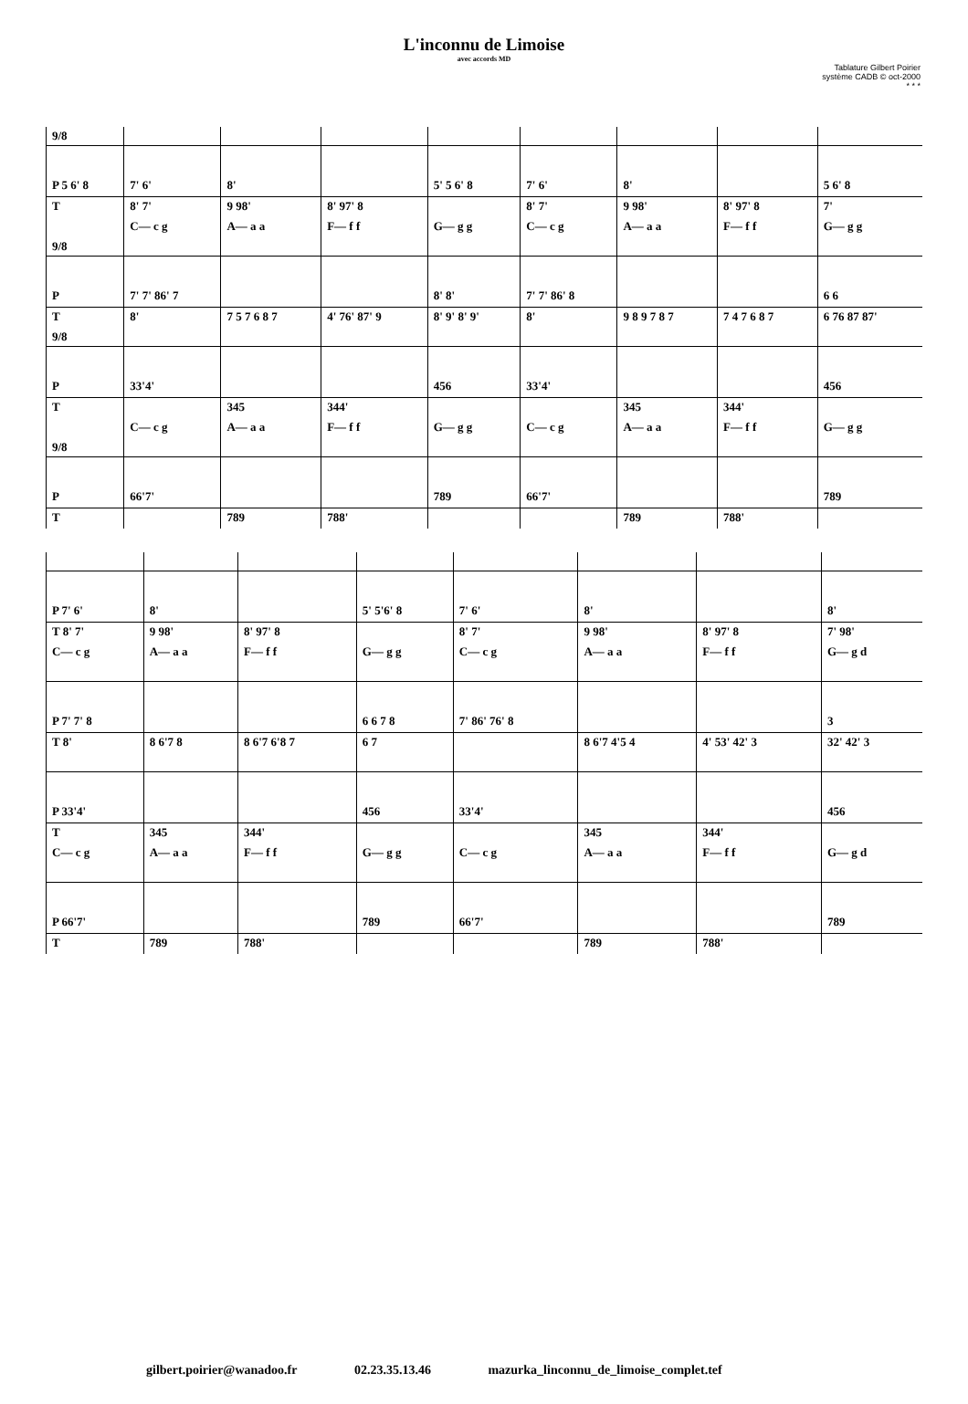L'inconnu de Limoise
avec accords MD
Tablature Gilbert Poirier
système CADB © oct-2000
* * *
| 9/8 | | | | | | | | |
| P 5 6' 8 | 7' 6' | 8' | | 5' 5 6' 8 | 7' 6' | 8' | | 5 6' 8 |
| T | 8' 7' | 9 98' | 8' 97' 8 | | 8' 7' | 9 98' | 8' 97' 8 | 7' |
| | C— c g | A— a a | F— f f | G— g g | C— c g | A— a a | F— f f | G— g g |
| 9/8 | | | | | | | | |
| P | 7' 7' 86' 7 | | | 8' 8' | 7' 7' 86' 8 | | | 6 6 |
| T | 8' | 7 5 7 6 8 7 | 4' 76' 87' 9 | 8' 9' 8' 9' | 8' | 9 8 9 7 8 7 | 7 4 7 6 8 7 | 6 76 87 87' |
| 9/8 | | | | | | | | |
| P | 33'4' | | | 456 | 33'4' | | | 456 |
| T | | 345 | 344' | | | 345 | 344' | |
| | C— c g | A— a a | F— f f | G— g g | C— c g | A— a a | F— f f | G— g g |
| 9/8 | | | | | | | | |
| P | 66'7' | | | 789 | 66'7' | | | 789 |
| T | | 789 | 788' | | | 789 | 788' | |
| P 7' 6' | 8' | | 5' 5'6' 8 | 7' 6' | 8' | | 8' |
| T 8' 7' | 9 98' | 8' 97' 8 | | 8' 7' | 9 98' | 8' 97' 8 | 7' 98' |
| C— c g | A— a a | F— f f | G— g g | C— c g | A— a a | F— f f | G— g d |
| P 7' 7' 8 | | | 6 6 7 8 | 7' 86' 76' 8 | | | 3 |
| T 8' | 8 6'7 8 | 8 6'7 6'8 7 | 6 7 | | 8 6'7 4'5 4 | 4' 53' 42' 3 | 32' 42' 3 |
| P 33'4' | | | 456 | 33'4' | | | 456 |
| T | 345 | 344' | | | 345 | 344' | |
| C— c g | A— a a | F— f f | G— g g | C— c g | A— a a | F— f f | G— g d |
| P 66'7' | | | 789 | 66'7' | | | 789 |
| T | 789 | 788' | | | 789 | 788' | |
gilbert.poirier@wanadoo.fr 02.23.35.13.46 mazurka_linconnu_de_limoise_complet.tef